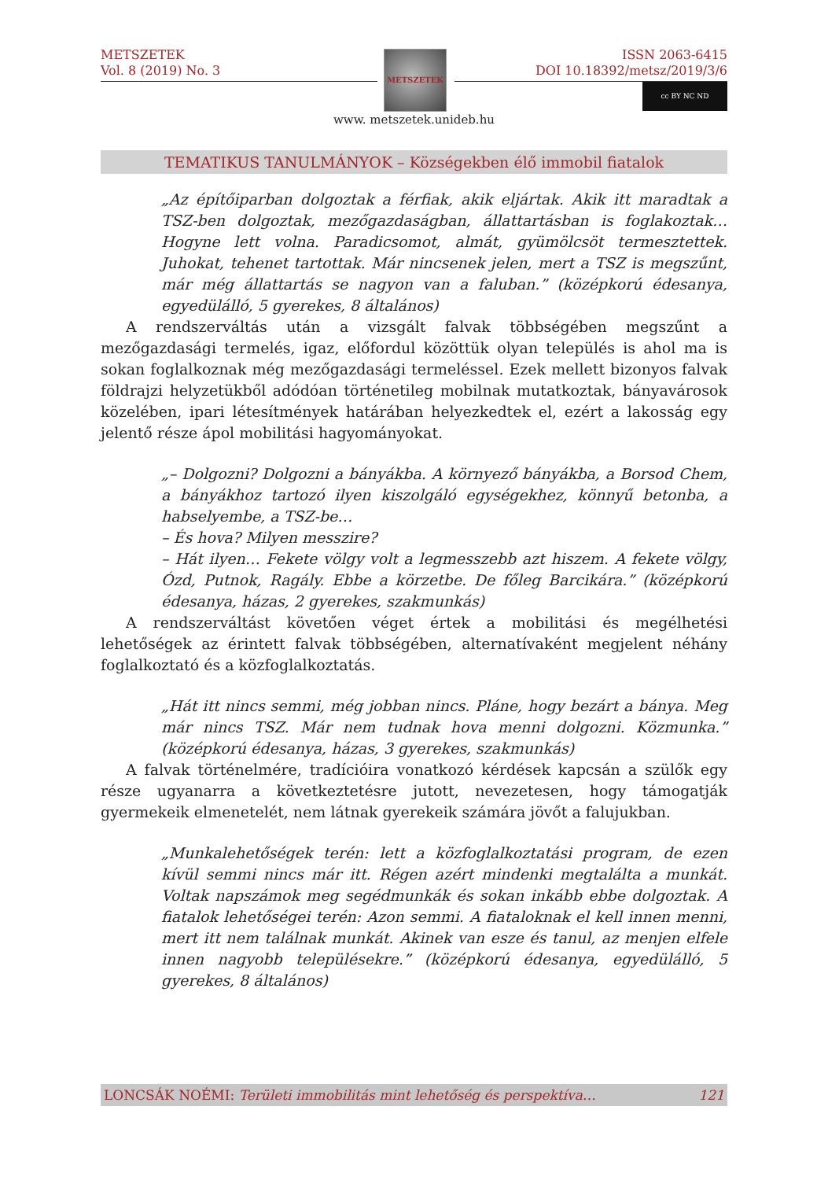METSZETEK
Vol. 8 (2019) No. 3
ISSN 2063-6415
DOI 10.18392/metsz/2019/3/6
METSZETEK
cc BY NC ND
www. metszetek.unideb.hu
TEMATIKUS TANULMÁNYOK – Községekben élő immobil fiatalok
„Az építőiparban dolgoztak a férfiak, akik eljártak. Akik itt maradtak a TSZ-ben dolgoztak, mezőgazdaságban, állattartásban is foglakoztak… Hogyne lett volna. Paradicsomot, almát, gyümölcsöt termesztettek. Juhokat, tehenet tartottak. Már nincsenek jelen, mert a TSZ is megszűnt, már még állattartás se nagyon van a faluban.” (középkorú édesanya, egyedülálló, 5 gyerekes, 8 általános)
A rendszerváltás után a vizsgált falvak többségében megszűnt a mezőgazdasági termelés, igaz, előfordul közöttük olyan település is ahol ma is sokan foglalkoznak még mezőgazdasági termeléssel. Ezek mellett bizonyos falvak földrajzi helyzetükből adódóan történetileg mobilnak mutatkoztak, bányavárosok közelében, ipari létesítmények határában helyezkedtek el, ezért a lakosság egy jelentő része ápol mobilitási hagyományokat.
„– Dolgozni? Dolgozni a bányákba. A környező bányákba, a Borsod Chem, a bányákhoz tartozó ilyen kiszolgáló egységekhez, könnyű betonba, a habselyembe, a TSZ-be…
– És hova? Milyen messzire?
– Hát ilyen… Fekete völgy volt a legmesszebb azt hiszem. A fekete völgy, Ózd, Putnok, Ragály. Ebbe a körzetbe. De főleg Barcikára.” (középkorú édesanya, házas, 2 gyerekes, szakmunkás)
A rendszerváltást követően véget értek a mobilitási és megélhetési lehetőségek az érintett falvak többségében, alternatívaként megjelent néhány foglalkoztató és a közfoglalkoztatás.
„Hát itt nincs semmi, még jobban nincs. Pláne, hogy bezárt a bánya. Meg már nincs TSZ. Már nem tudnak hova menni dolgozni. Közmunka.” (középkorú édesanya, házas, 3 gyerekes, szakmunkás)
A falvak történelmére, tradícióira vonatkozó kérdések kapcsán a szülők egy része ugyanarra a következtetésre jutott, nevezetesen, hogy támogatják gyermekeik elmenetelét, nem látnak gyerekeik számára jövőt a falujukban.
„Munkalehetőségek terén: lett a közfoglalkoztatási program, de ezen kívül semmi nincs már itt. Régen azért mindenki megtalálta a munkát. Voltak napszámok meg segédmunkák és sokan inkább ebbe dolgoztak. A fiatalok lehetőségei terén: Azon semmi. A fiataloknak el kell innen menni, mert itt nem találnak munkát. Akinek van esze és tanul, az menjen elfele innen nagyobb településekre.” (középkorú édesanya, egyedülálló, 5 gyerekes, 8 általános)
LONCSÁK NOÉMI: Területi immobilitás mint lehetőség és perspektíva… 121